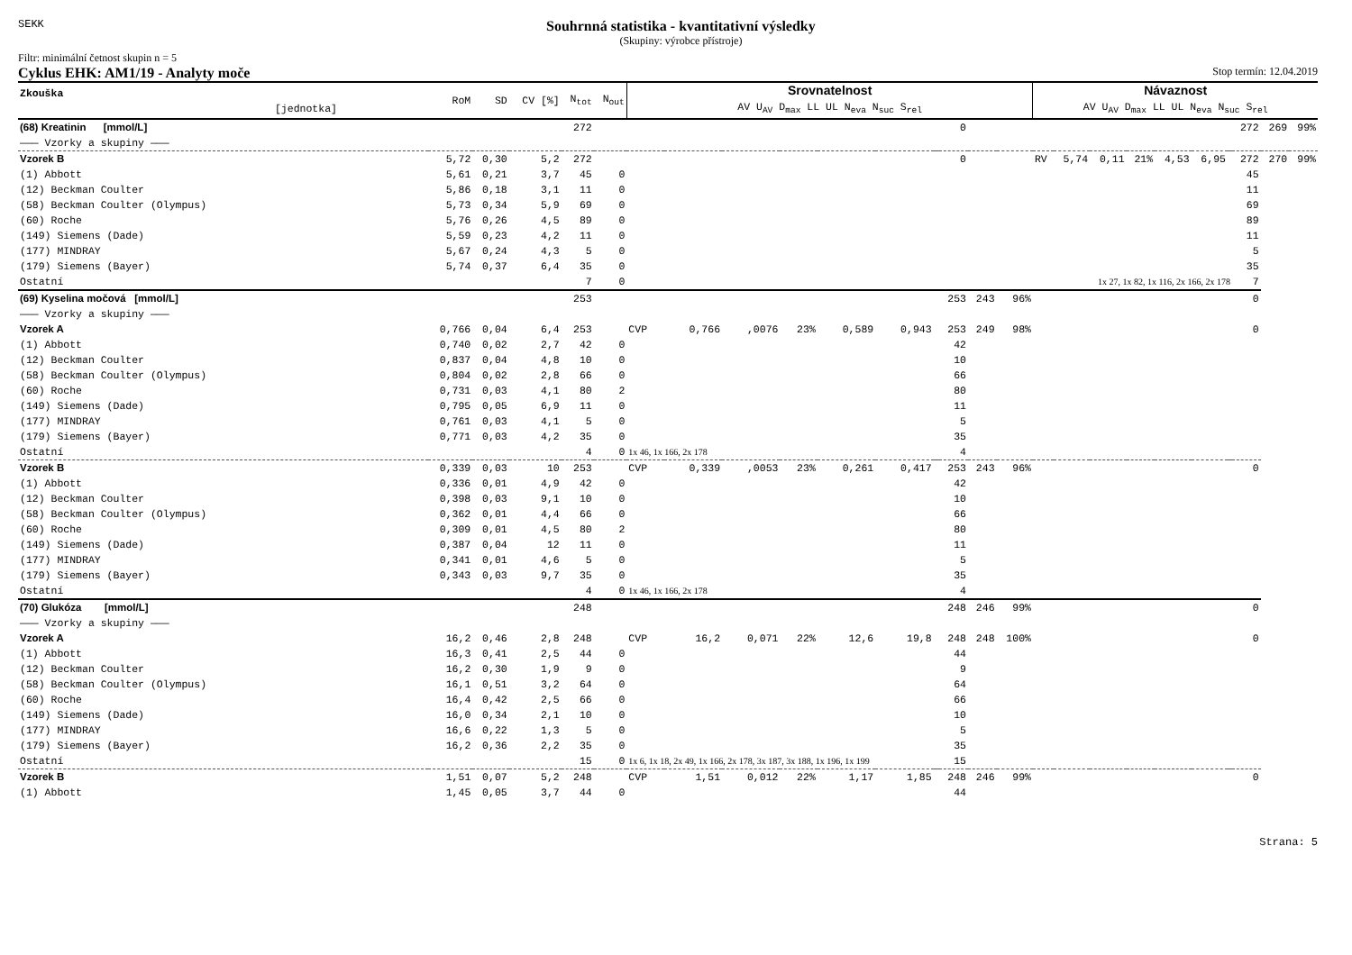SEKK
Souhrnná statistika - kvantitativní výsledky
(Skupiny: výrobce přístroje)
Filtr: minimální četnost skupin n = 5
Cyklus EHK: AM1/19 - Analyty moče Stop termín: 12.04.2019
| Zkouška [jednotka] | RoM | SD | CV [%] | N<sub>tot</sub> | N<sub>out</sub> | Srovnatelnost AV U<sub>AV</sub> D<sub>max</sub> LL UL N<sub>eva</sub> N<sub>suc</sub> S<sub>rel</sub> | | | | | | | | | | Návaznost AV U<sub>AV</sub> D<sub>max</sub> LL UL N<sub>eva</sub> N<sub>suc</sub> S<sub>rel</sub> | | | | | | | | | |
| --- | --- | --- | --- | --- | --- | --- | --- | --- | --- | --- | --- | --- | --- | --- | --- | --- | --- | --- | --- | --- | --- | --- | --- | --- | --- |
| (68) Kreatinin [mmol/L] | | | | 272 | | | | | | | | | 0 | | | | | | | | | | 272 | 269 | 99% |
| ——— Vzorky a skupiny ——— | | | | | | | | | | | | | | | | | | | | | | | | | |
| Vzorek B | 5,72 | 0,30 | 5,2 | 272 | | | | | | | | | 0 | | | RV | 5,74 | 0,11 | 21% | 4,53 | 6,95 | | 272 | 270 | 99% |
| (1) Abbott | 5,61 | 0,21 | 3,7 | 45 | 0 | | | | | | | | | | | | | | | | | | 45 | | |
| (12) Beckman Coulter | 5,86 | 0,18 | 3,1 | 11 | 0 | | | | | | | | | | | | | | | | | | 11 | | |
| (58) Beckman Coulter (Olympus) | 5,73 | 0,34 | 5,9 | 69 | 0 | | | | | | | | | | | | | | | | | | 69 | | |
| (60) Roche | 5,76 | 0,26 | 4,5 | 89 | 0 | | | | | | | | | | | | | | | | | | 89 | | |
| (149) Siemens (Dade) | 5,59 | 0,23 | 4,2 | 11 | 0 | | | | | | | | | | | | | | | | | | 11 | | |
| (177) MINDRAY | 5,67 | 0,24 | 4,3 | 5 | 0 | | | | | | | | | | | | | | | | | | 5 | | |
| (179) Siemens (Bayer) | 5,74 | 0,37 | 6,4 | 35 | 0 | | | | | | | | | | | | | | | | | | 35 | | |
| Ostatní | | | | 7 | 0 | 1x 27, 1x 82, 1x 116, 2x 166, 2x 178 | | | | | | | | | | | | | | | | | 7 | | |
| (69) Kyselina močová [mmol/L] | | | | 253 | | | | | | | | | 253 | 243 | 96% | | | | | | | | 0 | | |
| ——— Vzorky a skupiny ——— | | | | | | | | | | | | | | | | | | | | | | | | | |
| Vzorek A | 0,766 | 0,04 | 6,4 | 253 | | CVP | 0,766 | ,0076 | 23% | 0,589 | 0,943 | | 253 | 249 | 98% | | | | | | | | 0 | | |
| (1) Abbott | 0,740 | 0,02 | 2,7 | 42 | 0 | | | | | | | | 42 | | | | | | | | | | | | |
| (12) Beckman Coulter | 0,837 | 0,04 | 4,8 | 10 | 0 | | | | | | | | 10 | | | | | | | | | | | | |
| (58) Beckman Coulter (Olympus) | 0,804 | 0,02 | 2,8 | 66 | 0 | | | | | | | | 66 | | | | | | | | | | | | |
| (60) Roche | 0,731 | 0,03 | 4,1 | 80 | 2 | | | | | | | | 80 | | | | | | | | | | | | |
| (149) Siemens (Dade) | 0,795 | 0,05 | 6,9 | 11 | 0 | | | | | | | | 11 | | | | | | | | | | | | |
| (177) MINDRAY | 0,761 | 0,03 | 4,1 | 5 | 0 | | | | | | | | 5 | | | | | | | | | | | | |
| (179) Siemens (Bayer) | 0,771 | 0,03 | 4,2 | 35 | 0 | | | | | | | | 35 | | | | | | | | | | | | |
| Ostatní | | | | 4 | 0 | 1x 46, 1x 166, 2x 178 | | | | | | | 4 | | | | | | | | | | | | |
| Vzorek B | 0,339 | 0,03 | 10 | 253 | | CVP | 0,339 | ,0053 | 23% | 0,261 | 0,417 | | 253 | 243 | 96% | | | | | | | | 0 | | |
| (1) Abbott | 0,336 | 0,01 | 4,9 | 42 | 0 | | | | | | | | 42 | | | | | | | | | | | | |
| (12) Beckman Coulter | 0,398 | 0,03 | 9,1 | 10 | 0 | | | | | | | | 10 | | | | | | | | | | | | |
| (58) Beckman Coulter (Olympus) | 0,362 | 0,01 | 4,4 | 66 | 0 | | | | | | | | 66 | | | | | | | | | | | | |
| (60) Roche | 0,309 | 0,01 | 4,5 | 80 | 2 | | | | | | | | 80 | | | | | | | | | | | | |
| (149) Siemens (Dade) | 0,387 | 0,04 | 12 | 11 | 0 | | | | | | | | 11 | | | | | | | | | | | | |
| (177) MINDRAY | 0,341 | 0,01 | 4,6 | 5 | 0 | | | | | | | | 5 | | | | | | | | | | | | |
| (179) Siemens (Bayer) | 0,343 | 0,03 | 9,7 | 35 | 0 | | | | | | | | 35 | | | | | | | | | | | | |
| Ostatní | | | | 4 | 0 | 1x 46, 1x 166, 2x 178 | | | | | | | 4 | | | | | | | | | | | | |
| (70) Glukóza [mmol/L] | | | | 248 | | | | | | | | | 248 | 246 | 99% | | | | | | | | 0 | | |
| ——— Vzorky a skupiny ——— | | | | | | | | | | | | | | | | | | | | | | | | | |
| Vzorek A | 16,2 | 0,46 | 2,8 | 248 | | CVP | 16,2 | 0,071 | 22% | 12,6 | 19,8 | | 248 | 248 | 100% | | | | | | | | 0 | | |
| (1) Abbott | 16,3 | 0,41 | 2,5 | 44 | 0 | | | | | | | | 44 | | | | | | | | | | | | |
| (12) Beckman Coulter | 16,2 | 0,30 | 1,9 | 9 | 0 | | | | | | | | 9 | | | | | | | | | | | | |
| (58) Beckman Coulter (Olympus) | 16,1 | 0,51 | 3,2 | 64 | 0 | | | | | | | | 64 | | | | | | | | | | | | |
| (60) Roche | 16,4 | 0,42 | 2,5 | 66 | 0 | | | | | | | | 66 | | | | | | | | | | | | |
| (149) Siemens (Dade) | 16,0 | 0,34 | 2,1 | 10 | 0 | | | | | | | | 10 | | | | | | | | | | | | |
| (177) MINDRAY | 16,6 | 0,22 | 1,3 | 5 | 0 | | | | | | | | 5 | | | | | | | | | | | | |
| (179) Siemens (Bayer) | 16,2 | 0,36 | 2,2 | 35 | 0 | | | | | | | | 35 | | | | | | | | | | | | |
| Ostatní | | | | 15 | 0 | 1x 6, 1x 18, 2x 49, 1x 166, 2x 178, 3x 187, 3x 188, 1x 196, 1x 199 | | | | | | | 15 | | | | | | | | | | | | |
| Vzorek B | 1,51 | 0,07 | 5,2 | 248 | | CVP | 1,51 | 0,012 | 22% | 1,17 | 1,85 | | 248 | 246 | 99% | | | | | | | | 0 | | |
| (1) Abbott | 1,45 | 0,05 | 3,7 | 44 | 0 | | | | | | | | 44 | | | | | | | | | | | | |
Strana: 5